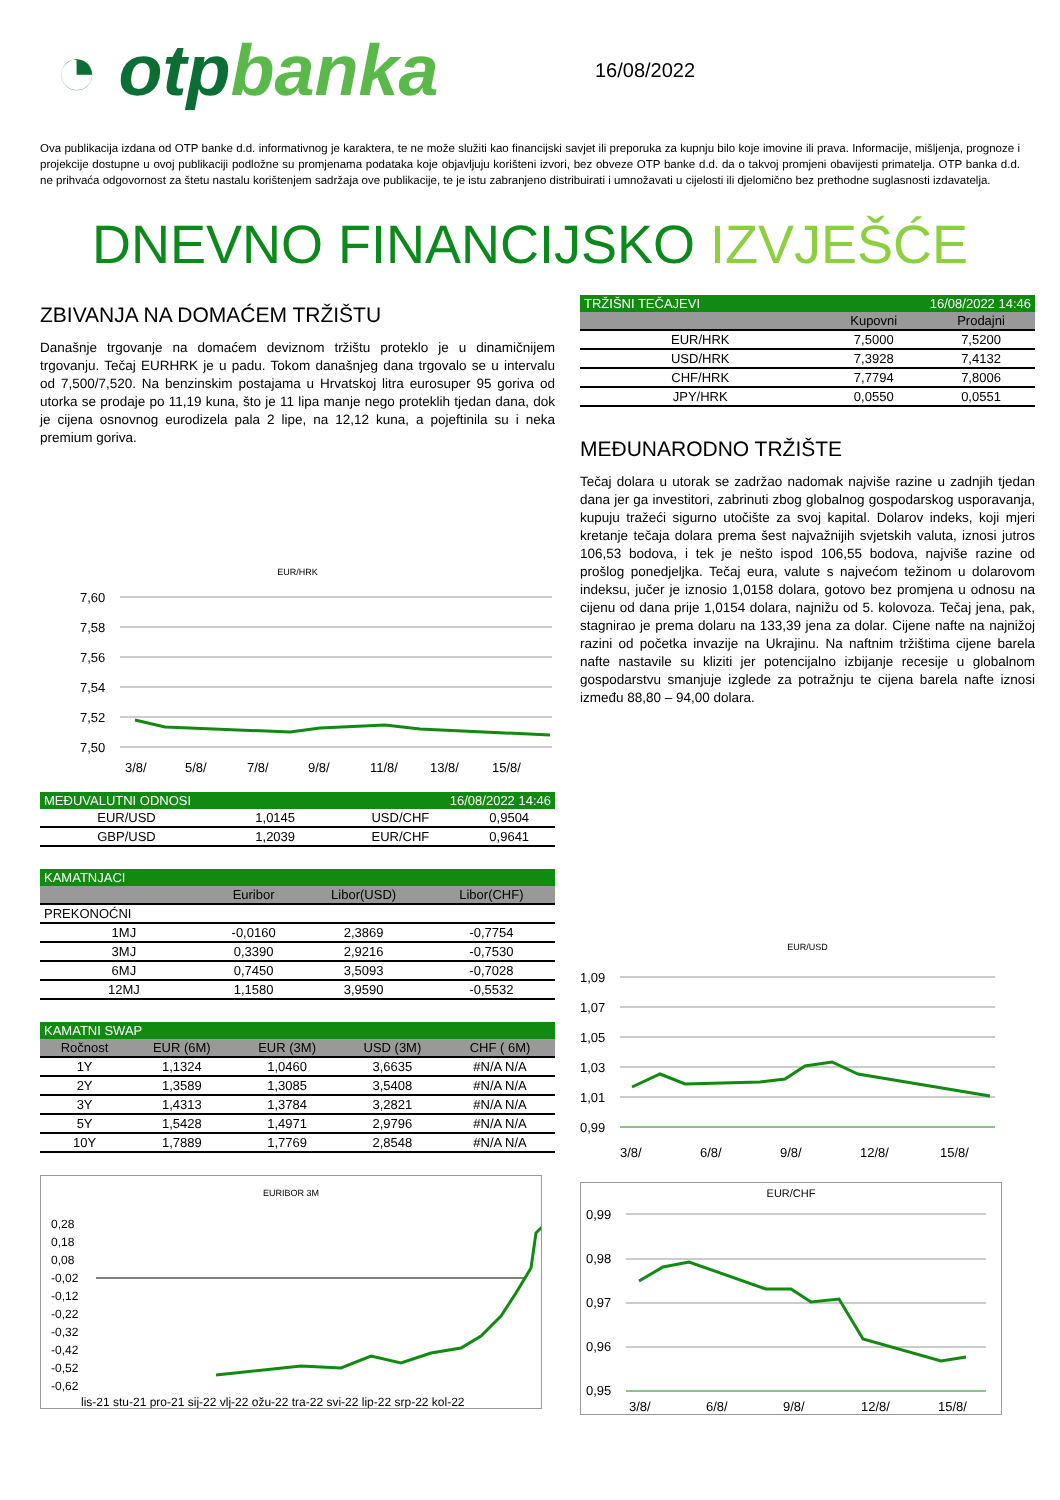◔ otpbanka
16/08/2022
Ova publikacija izdana od OTP banke d.d. informativnog je karaktera, te ne može služiti kao financijski savjet ili preporuka za kupnju bilo koje imovine ili prava. Informacije, mišljenja, prognoze i projekcije dostupne u ovoj publikaciji podložne su promjenama podataka koje objavljuju korišteni izvori, bez obveze OTP banke d.d. da o takvoj promjeni obavijesti primatelja. OTP banka d.d. ne prihvaća odgovornost za štetu nastalu korištenjem sadržaja ove publikacije, te je istu zabranjeno distribuirati i umnožavati u cijelosti ili djelomično bez prethodne suglasnosti izdavatelja.
DNEVNO FINANCIJSKO IZVJEŠĆE
ZBIVANJA NA DOMAĆEM TRŽIŠTU
Današnje trgovanje na domaćem deviznom tržištu proteklo je u dinamičnijem trgovanju. Tečaj EURHRK je u padu. Tokom današnjeg dana trgovalo se u intervalu od 7,500/7,520. Na benzinskim postajama u Hrvatskoj litra eurosuper 95 goriva od utorka se prodaje po 11,19 kuna, što je 11 lipa manje nego proteklih tjedan dana, dok je cijena osnovnog eurodizela pala 2 lipe, na 12,12 kuna, a pojeftinila su i neka premium goriva.
EUR/HRK
7,60
7,58
7,56
7,54
7,52
7,50
3/8/
5/8/
7/8/
9/8/
11/8/
13/8/
15/8/
| MEĐUVALUTNI ODNOSI | | 16/08/2022 14:46 | |
| --- | --- | --- | --- |
| EUR/USD | 1,0145 | USD/CHF | 0,9504 |
| GBP/USD | 1,2039 | EUR/CHF | 0,9641 |
| KAMATNJACI | | | |
| --- | --- | --- | --- |
| | Euribor | Libor(USD) | Libor(CHF) |
| PREKONOĆNI | | | |
| 1MJ | -0,0160 | 2,3869 | -0,7754 |
| 3MJ | 0,3390 | 2,9216 | -0,7530 |
| 6MJ | 0,7450 | 3,5093 | -0,7028 |
| 12MJ | 1,1580 | 3,9590 | -0,5532 |
| KAMATNI SWAP | | | | |
| --- | --- | --- | --- | --- |
| Ročnost | EUR (6M) | EUR (3M) | USD (3M) | CHF ( 6M) |
| 1Y | 1,1324 | 1,0460 | 3,6635 | #N/A N/A |
| 2Y | 1,3589 | 1,3085 | 3,5408 | #N/A N/A |
| 3Y | 1,4313 | 1,3784 | 3,2821 | #N/A N/A |
| 5Y | 1,5428 | 1,4971 | 2,9796 | #N/A N/A |
| 10Y | 1,7889 | 1,7769 | 2,8548 | #N/A N/A |
EURIBOR 3M
0,28
0,18
0,08
-0,02
-0,12
-0,22
-0,32
-0,42
-0,52
-0,62
lis-21 stu-21 pro-21 sij-22 vlj-22 ožu-22 tra-22 svi-22 lip-22 srp-22 kol-22
| TRŽIŠNI TEČAJEVI | 16/08/2022 14:46 | |
| --- | --- | --- |
| | Kupovni | Prodajni |
| EUR/HRK | 7,5000 | 7,5200 |
| USD/HRK | 7,3928 | 7,4132 |
| CHF/HRK | 7,7794 | 7,8006 |
| JPY/HRK | 0,0550 | 0,0551 |
MEĐUNARODNO TRŽIŠTE
Tečaj dolara u utorak se zadržao nadomak najviše razine u zadnjih tjedan dana jer ga investitori, zabrinuti zbog globalnog gospodarskog usporavanja, kupuju tražeći sigurno utočište za svoj kapital. Dolarov indeks, koji mjeri kretanje tečaja dolara prema šest najvažnijih svjetskih valuta, iznosi jutros 106,53 bodova, i tek je nešto ispod 106,55 bodova, najviše razine od prošlog ponedjeljka. Tečaj eura, valute s najvećom težinom u dolarovom indeksu, jučer je iznosio 1,0158 dolara, gotovo bez promjena u odnosu na cijenu od dana prije 1,0154 dolara, najnižu od 5. kolovoza. Tečaj jena, pak, stagnirao je prema dolaru na 133,39 jena za dolar. Cijene nafte na najnižoj razini od početka invazije na Ukrajinu. Na naftnim tržištima cijene barela nafte nastavile su kliziti jer potencijalno izbijanje recesije u globalnom gospodarstvu smanjuje izglede za potražnju te cijena barela nafte iznosi između 88,80 – 94,00 dolara.
EUR/USD
1,09
1,07
1,05
1,03
1,01
0,99
3/8/
6/8/
9/8/
12/8/
15/8/
EUR/CHF
0,99
0,98
0,97
0,96
0,95
3/8/
6/8/
9/8/
12/8/
15/8/